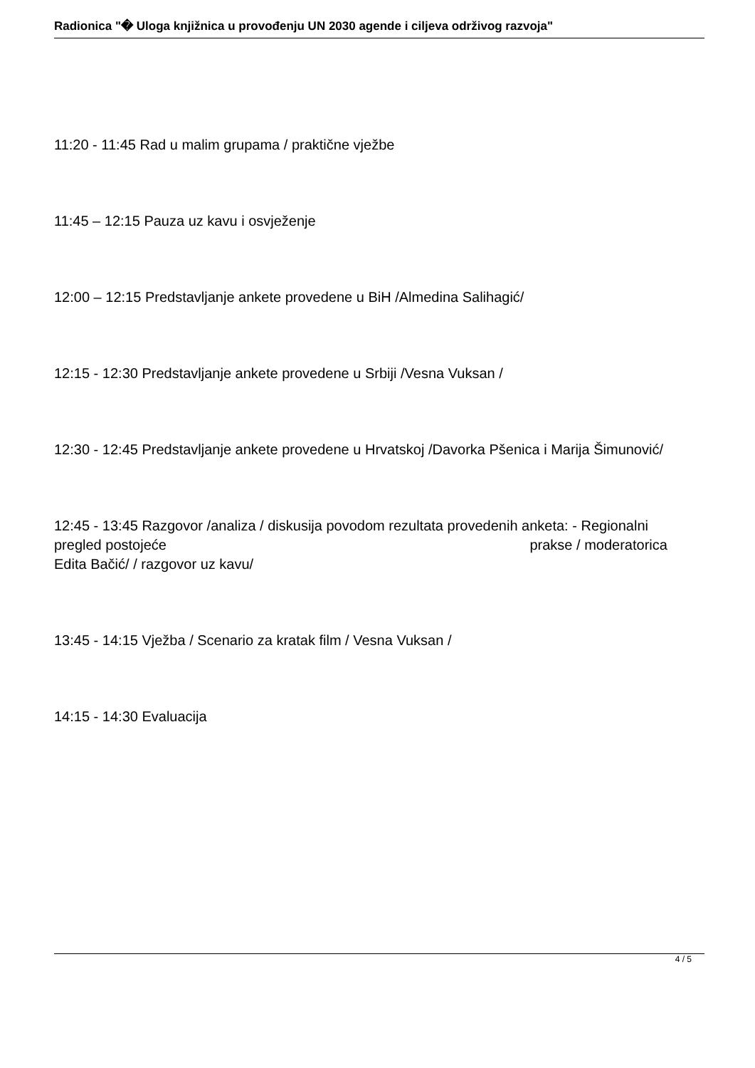Radionica "� Uloga knjižnica u provođenju UN 2030 agende i ciljeva održivog razvoja"
11:20 - 11:45 Rad u malim grupama / praktične vježbe
11:45 – 12:15 Pauza uz kavu i osvježenje
12:00 – 12:15 Predstavljanje ankete provedene u BiH /Almedina Salihagić/
12:15 - 12:30 Predstavljanje ankete provedene u Srbiji /Vesna Vuksan /
12:30 - 12:45 Predstavljanje ankete provedene u Hrvatskoj /Davorka Pšenica i Marija Šimunović/
12:45 - 13:45 Razgovor /analiza / diskusija povodom rezultata provedenih anketa: - Regionalni pregled postojeće prakse / moderatorica Edita Bačić/ / razgovor uz kavu/
13:45 - 14:15 Vježba / Scenario za kratak film / Vesna Vuksan /
14:15 - 14:30 Evaluacija
4 / 5